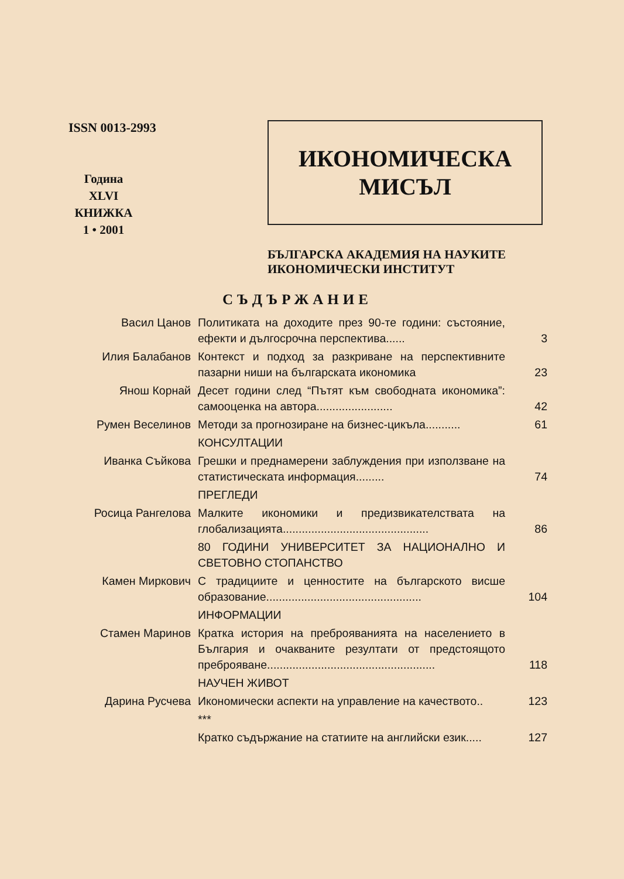ISSN 0013-2993
Година
XLVI
КНИЖКА
1 • 2001
ИКОНОМИЧЕСКА
МИСЪЛ
БЪЛГАРСКА АКАДЕМИЯ НА НАУКИТЕ
ИКОНОМИЧЕСКИ ИНСТИТУТ
СЪДЪРЖАНИЕ
| Васил Цанов | Политиката на доходите през 90-те години: състояние, ефекти и дългосрочна перспектива...... | 3 |
| Илия Балабанов | Контекст и подход за разкриване на перспективните пазарни ниши на българската икономика | 23 |
| Янош Корнай | Десет години след “Пътят към свободната икономика”: самооценка на автора........................ | 42 |
| Румен Веселинов | Методи за прогнозиране на бизнес-цикъла........... | 61 |
| | КОНСУЛТАЦИИ | |
| Иванка Съйкова | Грешки и преднамерени заблуждения при използване на статистическата информация......... | 74 |
| | ПРЕГЛЕДИ | |
| Росица Рангелова | Малките икономики и предизвикателствата на глобализацията.............................................. | 86 |
| | 80 ГОДИНИ УНИВЕРСИТЕТ ЗА НАЦИОНАЛНО И СВЕТОВНО СТОПАНСТВО | |
| Камен Миркович | С традициите и ценностите на българското висше образование................................................. | 104 |
| | ИНФОРМАЦИИ | |
| Стамен Маринов | Кратка история на преброяванията на населението в България и очакваните резултати от предстоящото преброяване..................................................... | 118 |
| | НАУЧЕН ЖИВОТ | |
| Дарина Русчева | Икономически аспекти на управление на качеството.. | 123 |
| | *** | |
| | Кратко съдържание на статиите на английски език..... | 127 |